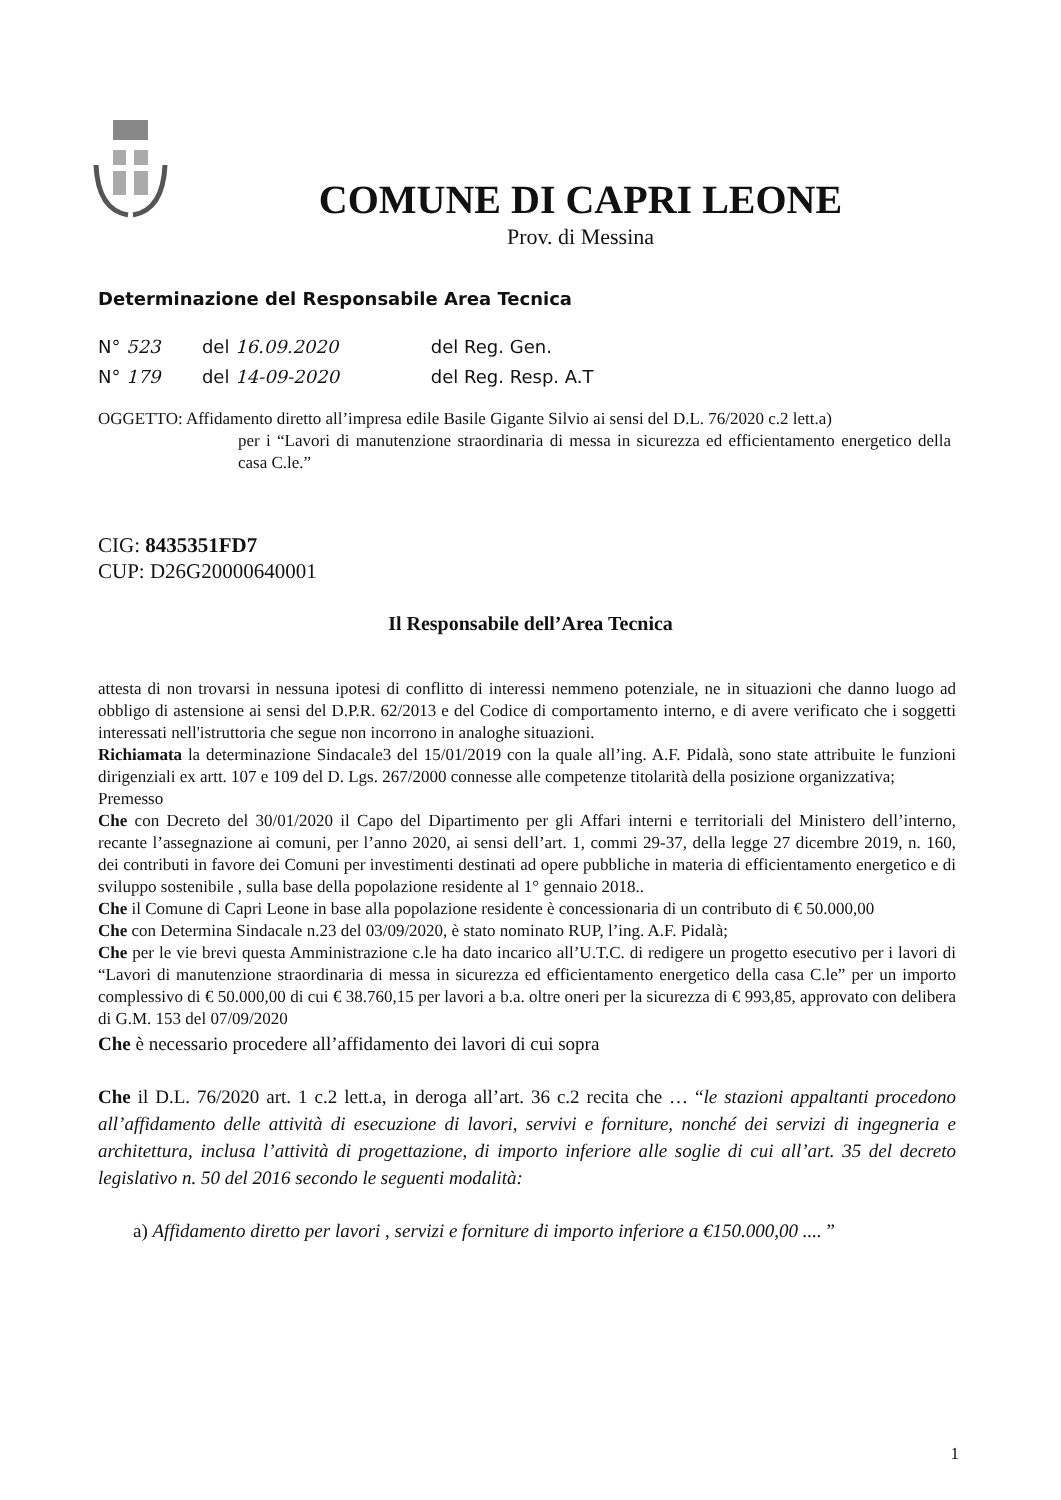COMUNE DI CAPRI LEONE
Prov. di Messina
Determinazione del Responsabile Area Tecnica
N° 523 del 16.09.2020 del Reg. Gen.
N° 179 del 14-09-2020 del Reg. Resp. A.T
OGGETTO: Affidamento diretto all’impresa edile Basile Gigante Silvio ai sensi del D.L. 76/2020 c.2 lett.a)
per i “Lavori di manutenzione straordinaria di messa in sicurezza ed efficientamento energetico della casa C.le.”
CIG: 8435351FD7
CUP: D26G20000640001
Il Responsabile dell’Area Tecnica
attesta di non trovarsi in nessuna ipotesi di conflitto di interessi nemmeno potenziale, ne in situazioni che danno luogo ad obbligo di astensione ai sensi del D.P.R. 62/2013 e del Codice di comportamento interno, e di avere verificato che i soggetti interessati nell'istruttoria che segue non incorrono in analoghe situazioni.
Richiamata la determinazione Sindacale3 del 15/01/2019 con la quale all’ing. A.F. Pidalà, sono state attribuite le funzioni dirigenziali ex artt. 107 e 109 del D. Lgs. 267/2000 connesse alle competenze titolarità della posizione organizzativa;
Premesso
Che con Decreto del 30/01/2020 il Capo del Dipartimento per gli Affari interni e territoriali del Ministero dell’interno, recante l’assegnazione ai comuni, per l’anno 2020, ai sensi dell’art. 1, commi 29-37, della legge 27 dicembre 2019, n. 160, dei contributi in favore dei Comuni per investimenti destinati ad opere pubbliche in materia di efficientamento energetico e di sviluppo sostenibile , sulla base della popolazione residente al 1° gennaio 2018..
Che il Comune di Capri Leone in base alla popolazione residente è concessionaria di un contributo di € 50.000,00
Che con Determina Sindacale n.23 del 03/09/2020, è stato nominato RUP, l’ing. A.F. Pidalà;
Che per le vie brevi questa Amministrazione c.le ha dato incarico all’U.T.C. di redigere un progetto esecutivo per i lavori di “Lavori di manutenzione straordinaria di messa in sicurezza ed efficientamento energetico della casa C.le” per un importo complessivo di € 50.000,00 di cui € 38.760,15 per lavori a b.a. oltre oneri per la sicurezza di € 993,85, approvato con delibera di G.M. 153 del 07/09/2020
Che è necessario procedere all’affidamento dei lavori di cui sopra
Che il D.L. 76/2020 art. 1 c.2 lett.a, in deroga all’art. 36 c.2 recita che … “le stazioni appaltanti procedono all’affidamento delle attività di esecuzione di lavori, servivi e forniture, nonché dei servizi di ingegneria e architettura, inclusa l’attività di progettazione, di importo inferiore alle soglie di cui all’art. 35 del decreto legislativo n. 50 del 2016 secondo le seguenti modalità:
a) Affidamento diretto per lavori , servizi e forniture di importo inferiore a €150.000,00 .... ”
1